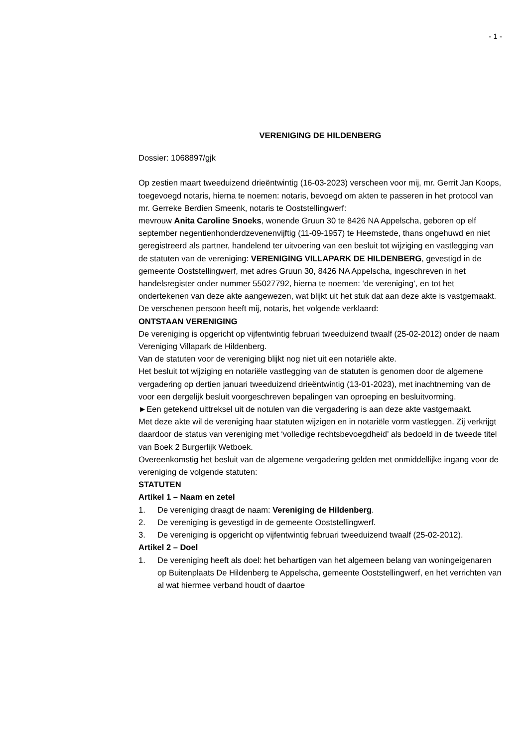- 1 -
VERENIGING DE HILDENBERG
Dossier: 1068897/gjk
Op zestien maart tweeduizend drieëntwintig (16-03-2023) verscheen voor mij, mr. Gerrit Jan Koops, toegevoegd notaris, hierna te noemen: notaris, bevoegd om akten te passeren in het protocol van mr. Gerreke Berdien Smeenk, notaris te Ooststellingwerf:
mevrouw Anita Caroline Snoeks, wonende Gruun 30 te 8426 NA Appelscha, geboren op elf september negentienhonderdzevenenvijftig (11-09-1957) te Heemstede, thans ongehuwd en niet geregistreerd als partner, handelend ter uitvoering van een besluit tot wijziging en vastlegging van de statuten van de vereniging: VERENIGING VILLAPARK DE HILDENBERG, gevestigd in de gemeente Ooststellingwerf, met adres Gruun 30, 8426 NA Appelscha, ingeschreven in het handelsregister onder nummer 55027792, hierna te noemen: ‘de vereniging’, en tot het ondertekenen van deze akte aangewezen, wat blijkt uit het stuk dat aan deze akte is vastgemaakt.
De verschenen persoon heeft mij, notaris, het volgende verklaard:
ONTSTAAN VERENIGING
De vereniging is opgericht op vijfentwintig februari tweeduizend twaalf (25-02-2012) onder de naam Vereniging Villapark de Hildenberg.
Van de statuten voor de vereniging blijkt nog niet uit een notariële akte.
Het besluit tot wijziging en notariële vastlegging van de statuten is genomen door de algemene vergadering op dertien januari tweeduizend drieëntwintig (13-01-2023), met inachtneming van de voor een dergelijk besluit voorgeschreven bepalingen van oproeping en besluitvorming.
►Een getekend uittreksel uit de notulen van die vergadering is aan deze akte vastgemaakt.
Met deze akte wil de vereniging haar statuten wijzigen en in notariële vorm vastleggen. Zij verkrijgt daardoor de status van vereniging met ‘volledige rechtsbevoegdheid’ als bedoeld in de tweede titel van Boek 2 Burgerlijk Wetboek.
Overeenkomstig het besluit van de algemene vergadering gelden met onmiddellijke ingang voor de vereniging de volgende statuten:
STATUTEN
Artikel 1 – Naam en zetel
1. De vereniging draagt de naam: Vereniging de Hildenberg.
2. De vereniging is gevestigd in de gemeente Ooststellingwerf.
3. De vereniging is opgericht op vijfentwintig februari tweeduizend twaalf (25-02-2012).
Artikel 2 – Doel
1. De vereniging heeft als doel: het behartigen van het algemeen belang van woningeigenaren op Buitenplaats De Hildenberg te Appelscha, gemeente Ooststellingwerf, en het verrichten van al wat hiermee verband houdt of daartoe